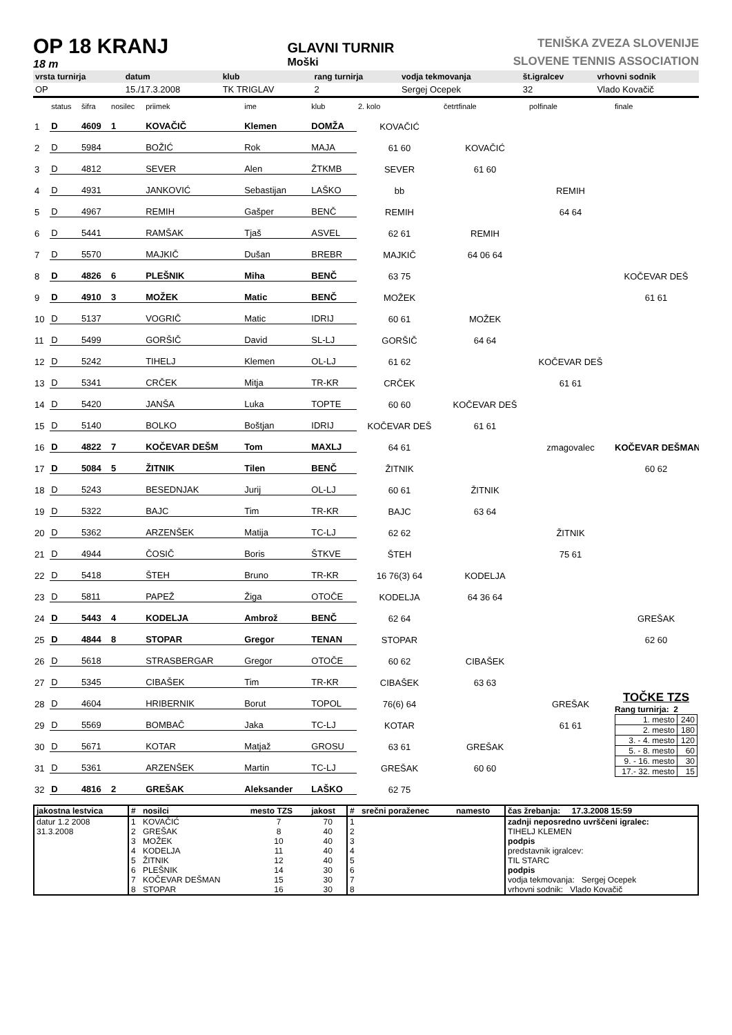OP 18 KRANJ
18 m
GLAVNI TURNIR
Moški
TENIŠKA ZVEZA SLOVENIJE
SLOVENE TENNIS ASSOCIATION
| vrsta turnirja | datum | klub | rang turnirja | vodja tekmovanja | št.igralcev | vrhovni sodnik |
| --- | --- | --- | --- | --- | --- | --- |
| OP | 15./17.3.2008 | TK TRIGLAV | 2 | Sergej Ocepek | 32 | Vlado Kovačič |
| | status | šifra | nosilec | priimek | ime | klub | 2. kolo | četrtfinale | polfinale | finale |
| --- | --- | --- | --- | --- | --- | --- | --- | --- | --- | --- |
| 1 | D | 4609 | 1 | KOVAČIČ | Klemen | DOMŽA | KOVAČIĆ | | | |
| 2 | D | 5984 | | BOŽIĆ | Rok | MAJA | 61 60 | KOVAČIĆ | | |
| 3 | D | 4812 | | SEVER | Alen | ŽTKMB | SEVER | 61 60 | | |
| 4 | D | 4931 | | JANKOVIĆ | Sebastijan | LAŠKO | bb | | REMIH | |
| 5 | D | 4967 | | REMIH | Gašper | BENČ | REMIH | | 64 64 | |
| 6 | D | 5441 | | RAMŠAK | Tjaš | ASVEL | 62 61 | REMIH | | |
| 7 | D | 5570 | | MAJKIČ | Dušan | BREBR | MAJKIČ | 64 06 64 | | |
| 8 | D | 4826 | 6 | PLEŠNIK | Miha | BENČ | 63 75 | | | KOČEVAR DEŠ |
| 9 | D | 4910 | 3 | MOŽEK | Matic | BENČ | MOŽEK | | | 61 61 |
| 10 | D | 5137 | | VOGRIČ | Matic | IDRIJ | 60 61 | MOŽEK | | |
| 11 | D | 5499 | | GORŠIČ | David | SL-LJ | GORŠIČ | 64 64 | | |
| 12 | D | 5242 | | TIHELJ | Klemen | OL-LJ | 61 62 | | KOČEVAR DEŠ | |
| 13 | D | 5341 | | CRČEK | Mitja | TR-KR | CRČEK | | 61 61 | |
| 14 | D | 5420 | | JANŠA | Luka | TOPTE | 60 60 | KOČEVAR DEŠ | | |
| 15 | D | 5140 | | BOLKO | Boštjan | IDRIJ | KOČEVAR DEŠ | 61 61 | | |
| 16 | D | 4822 | 7 | KOČEVAR DEŠM | Tom | MAXLJ | 64 61 | | zmagovalec | KOČEVAR DEŠMAN |
| 17 | D | 5084 | 5 | ŽITNIK | Tilen | BENČ | ŽITNIK | | | 60 62 |
| 18 | D | 5243 | | BESEDNJAK | Jurij | OL-LJ | 60 61 | ŽITNIK | | |
| 19 | D | 5322 | | BAJC | Tim | TR-KR | BAJC | 63 64 | | |
| 20 | D | 5362 | | ARZENŠEK | Matija | TC-LJ | 62 62 | | ŽITNIK | |
| 21 | D | 4944 | | ČOSIČ | Boris | ŠTKVE | ŠTEH | | 75 61 | |
| 22 | D | 5418 | | ŠTEH | Bruno | TR-KR | 16 76(3) 64 | KODELJA | | |
| 23 | D | 5811 | | PAPEŽ | Žiga | OTOČE | KODELJA | 64 36 64 | | |
| 24 | D | 5443 | 4 | KODELJA | Ambrož | BENČ | 62 64 | | | GREŠAK |
| 25 | D | 4844 | 8 | STOPAR | Gregor | TENAN | STOPAR | | | 62 60 |
| 26 | D | 5618 | | STRASBERGAR | Gregor | OTOČE | 60 62 | CIBAŠEK | | |
| 27 | D | 5345 | | CIBAŠEK | Tim | TR-KR | CIBAŠEK | 63 63 | | |
| 28 | D | 4604 | | HRIBERNIK | Borut | TOPOL | 76(6) 64 | | GREŠAK | TOČKE TZS Rang turnirja: 2 / 1. mesto / 240 / / 2. mesto / 180 / / 3. - 4. mesto / 120 / / 5. - 8. mesto / 60 / / 9. - 16. mesto / 30 / / 17.- 32. mesto / 15 / |
| 29 | D | 5569 | | BOMBAČ | Jaka | TC-LJ | KOTAR | | 61 61 | |
| 30 | D | 5671 | | KOTAR | Matjaž | GROSU | 63 61 | GREŠAK | | |
| 31 | D | 5361 | | ARZENŠEK | Martin | TC-LJ | GREŠAK | 60 60 | | |
| 32 | D | 4816 | 2 | GREŠAK | Aleksander | LAŠKO | 62 75 | | | |
| jakostna lestvica | # | nosilci | mesto TZS | jakost | # | srečni poraženec | namesto | čas žrebanja: 17.3.2008 15:59 |
| --- | --- | --- | --- | --- | --- | --- | --- | --- |
| datur 1.2 2008 31.3.2008 | 1 2 3 4 5 6 7 8 | KOVAČIĆ GREŠAK MOŽEK KODELJA ŽITNIK PLEŠNIK KOČEVAR DEŠMAN STOPAR | 7 8 10 11 12 14 15 16 | 70 40 40 40 40 30 30 30 | 1 2 3 4 5 6 7 8 | | | zadnji neposredno uvrščeni igralec: TIHELJ KLEMEN podpis predstavnik igralcev: TIL STARC podpis vodja tekmovanja: Sergej Ocepek vrhovni sodnik: Vlado Kovačič |